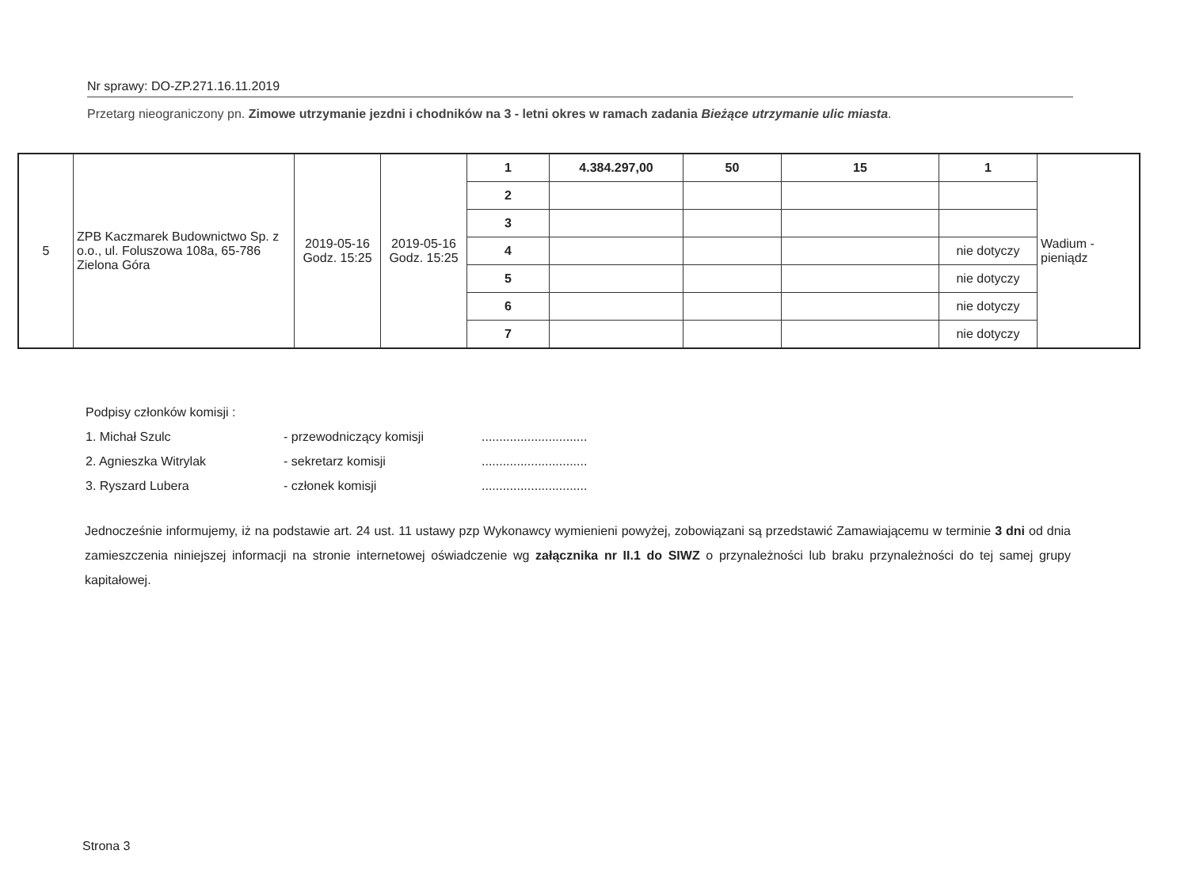Nr sprawy: DO-ZP.271.16.11.2019
Przetarg nieograniczony pn. Zimowe utrzymanie jezdni i chodników na 3 - letni okres w ramach zadania Bieżące utrzymanie ulic miasta.
| 5 | ZPB Kaczmarek Budownictwo Sp. z o.o., ul. Foluszowa 108a, 65-786 Zielona Góra | 2019-05-16 Godz. 15:25 | 2019-05-16 Godz. 15:25 | 1 | 4.384.297,00 | 50 | 15 | 1 | Wadium - pieniądz |
| | | | | 2 | | | | | |
| | | | | 3 | | | | | |
| | | | | 4 | | | | nie dotyczy | |
| | | | | 5 | | | | nie dotyczy | |
| | | | | 6 | | | | nie dotyczy | |
| | | | | 7 | | | | nie dotyczy | |
Podpisy członków komisji :
1. Michał Szulc - przewodniczący komisji ..............................
2. Agnieszka Witrylak - sekretarz komisji ..............................
3. Ryszard Lubera - członek komisji ..............................
Jednocześnie informujemy, iż na podstawie art. 24 ust. 11 ustawy pzp Wykonawcy wymienieni powyżej, zobowiązani są przedstawić Zamawiającemu w terminie 3 dni od dnia zamieszczenia niniejszej informacji na stronie internetowej oświadczenie wg załącznika nr II.1 do SIWZ o przynależności lub braku przynależności do tej samej grupy kapitałowej.
Strona 3